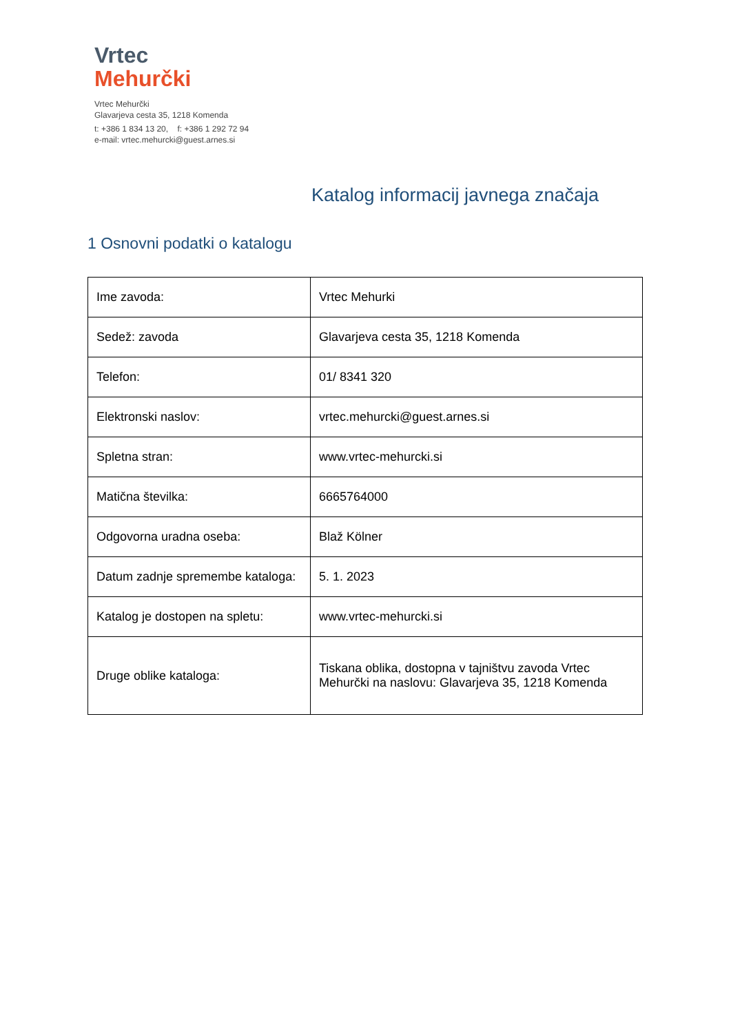Vrtec
Mehurčki
Vrtec Mehurčki
Glavarjeva cesta 35, 1218 Komenda
t: +386 1 834 13 20, f: +386 1 292 72 94
e-mail: vrtec.mehurcki@guest.arnes.si
Katalog informacij javnega značaja
1 Osnovni podatki o katalogu
| Ime zavoda: | Vrtec Mehurki |
| Sedež: zavoda | Glavarjeva cesta 35, 1218 Komenda |
| Telefon: | 01/ 8341 320 |
| Elektronski naslov: | vrtec.mehurcki@guest.arnes.si |
| Spletna stran: | www.vrtec-mehurcki.si |
| Matična številka: | 6665764000 |
| Odgovorna uradna oseba: | Blaž Kölner |
| Datum zadnje spremembe kataloga: | 5. 1. 2023 |
| Katalog je dostopen na spletu: | www.vrtec-mehurcki.si |
| Druge oblike kataloga: | Tiskana oblika, dostopna v tajništvu zavoda Vrtec Mehurčki na naslovu: Glavarjeva 35, 1218 Komenda |